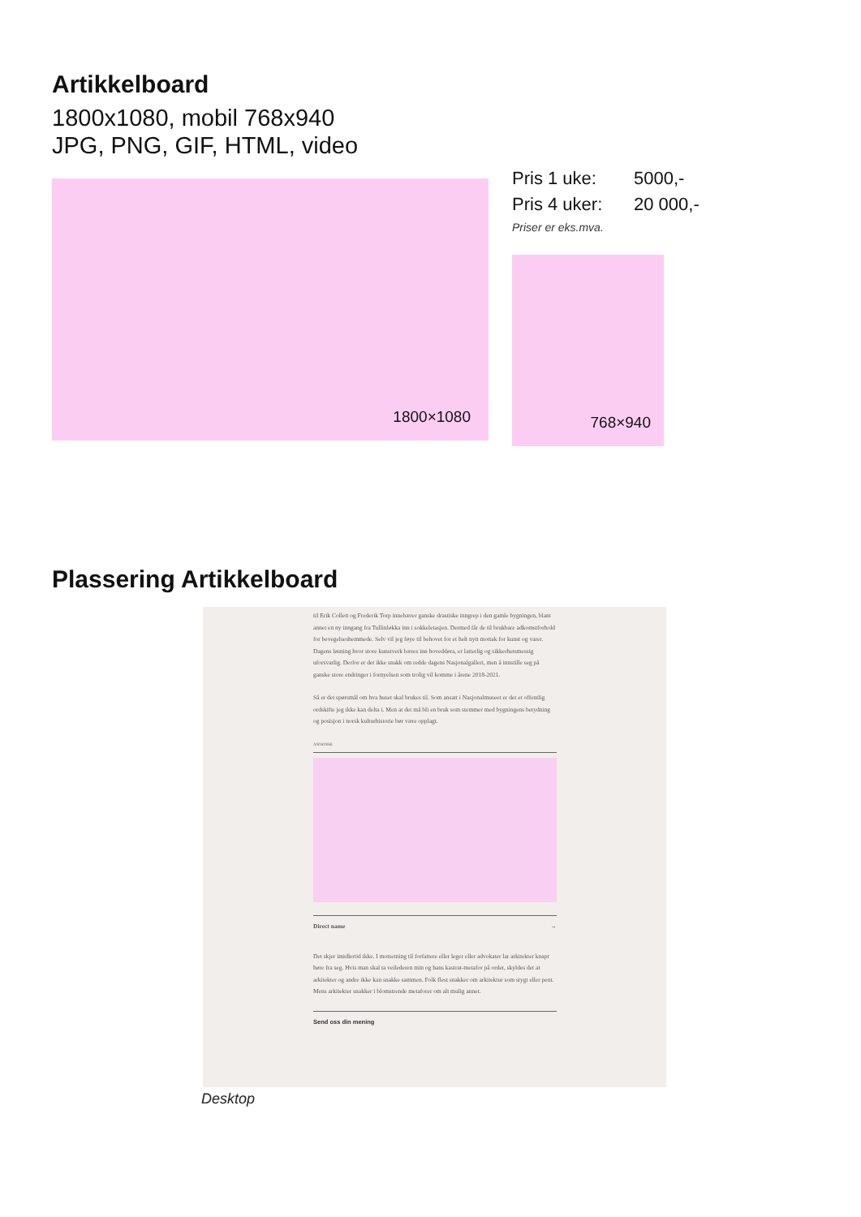Artikkelboard
1800x1080, mobil 768x940
JPG, PNG, GIF, HTML, video
1800×1080
Pris 1 uke: 5000,-
Pris 4 uker: 20 000,-
Priser er eks.mva.
768×940
Plassering Artikkelboard
til Erik Collett og Frederik Torp innebærer ganske drastiske inngrep i den gamle bygningen, blant annet en ny inngang fra Tullinløkka inn i sokkeletasjen. Dermed får de til brukbare adkomstforhold for bevegelseshemmede. Selv vil jeg føye til behovet for et helt nytt mottak for kunst og varer. Dagens løsning hvor store kunstverk bæres inn hoveddøra, er latterlig og sikkerhetsmessig uforsvarlig. Derfor er det ikke snakk om redde dagens Nasjonalgalleri, men å innstille seg på ganske store endringer i fornyelsen som trolig vil komme i årene 2018-2021.
Så er det spørsmål om hva huset skal brukes til. Som ansatt i Nasjonalmuseet er det et offentlig ordskifte jeg ikke kan delta i. Men at det må bli en bruk som stemmer med bygningens betydning og posisjon i norsk kulturhistorie bør være opplagt.
ANNONSE
Direct name →
Det skjer imidlertid ikke. I motsetning til forfattere eller leger eller advokater lar arkitekter knapt høre fra seg. Hvis man skal ta veilederen min og hans kastrat-metafor på ordet, skyldes det at arkitekter og andre ikke kan snakke sammen. Folk flest snakker om arkitektur som stygt eller pent. Mens arkitekter snakker i blomstrende metaforer om alt mulig annet.
Send oss din mening
Desktop